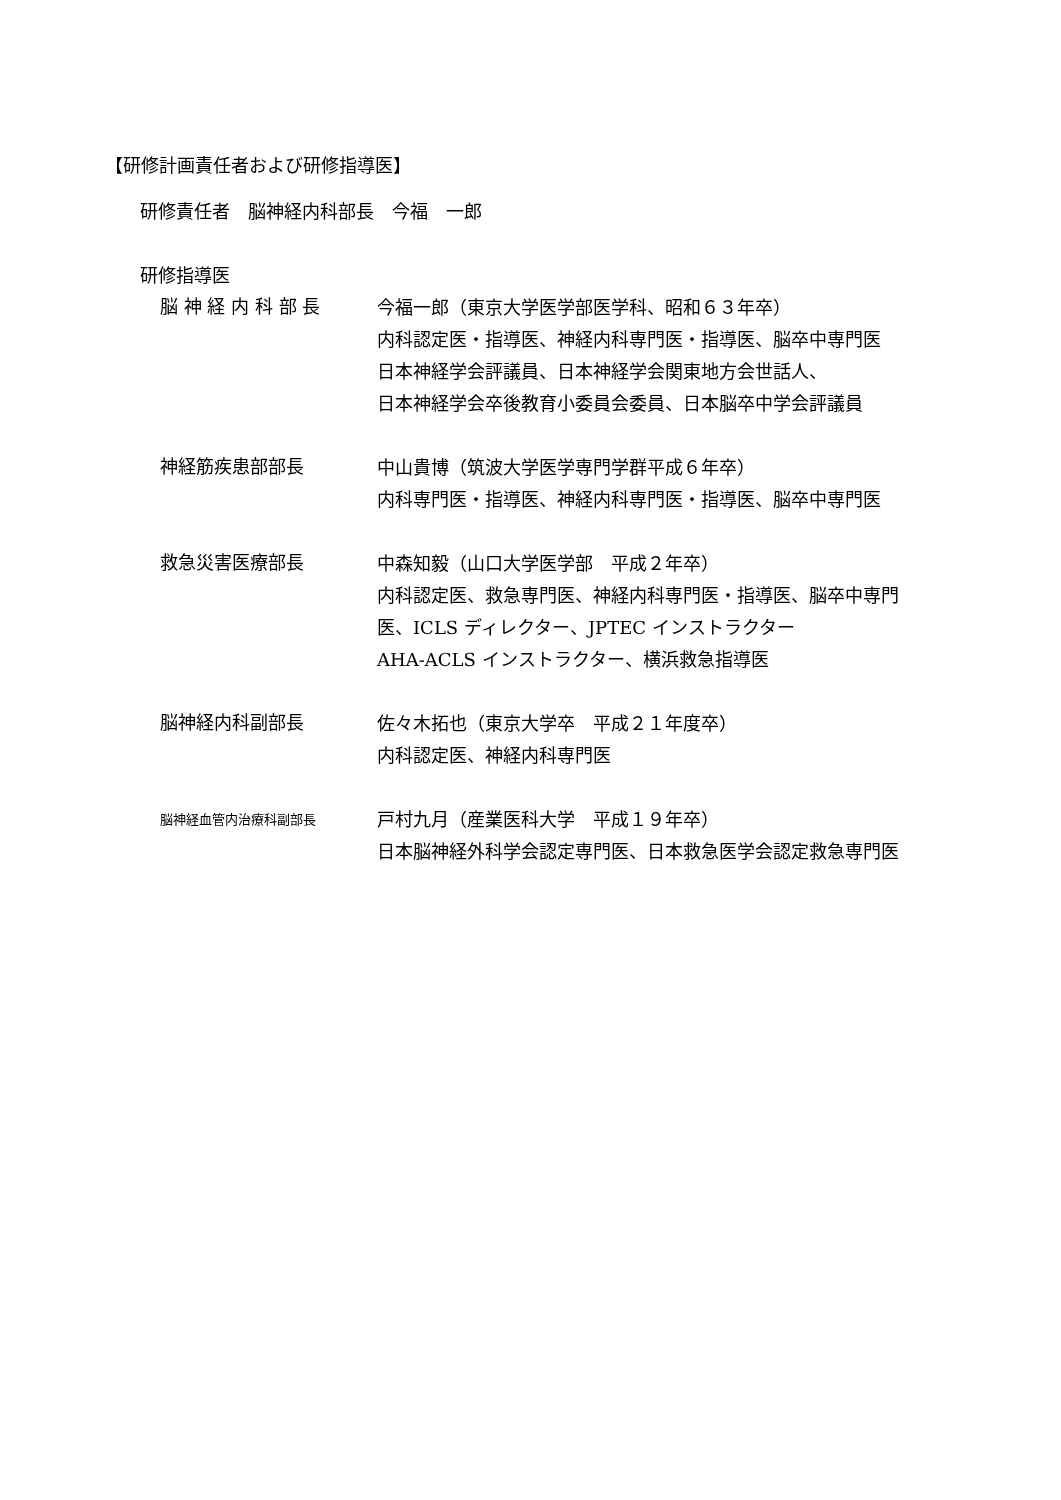【研修計画責任者および研修指導医】
研修責任者　脳神経内科部長　今福　一郎
研修指導医
脳 神 経 内 科 部 長
今福一郎（東京大学医学部医学科、昭和６３年卒）
内科認定医・指導医、神経内科専門医・指導医、脳卒中専門医
日本神経学会評議員、日本神経学会関東地方会世話人、
日本神経学会卒後教育小委員会委員、日本脳卒中学会評議員
神経筋疾患部部長
中山貴博（筑波大学医学専門学群平成６年卒）
内科専門医・指導医、神経内科専門医・指導医、脳卒中専門医
救急災害医療部長
中森知毅（山口大学医学部　平成２年卒）
内科認定医、救急専門医、神経内科専門医・指導医、脳卒中専門
医、ICLS ディレクター、JPTEC インストラクター
AHA-ACLS インストラクター、横浜救急指導医
脳神経内科副部長
佐々木拓也（東京大学卒　平成２１年度卒）
内科認定医、神経内科専門医
脳神経血管内治療科副部長
戸村九月（産業医科大学　平成１９年卒）
日本脳神経外科学会認定専門医、日本救急医学会認定救急専門医